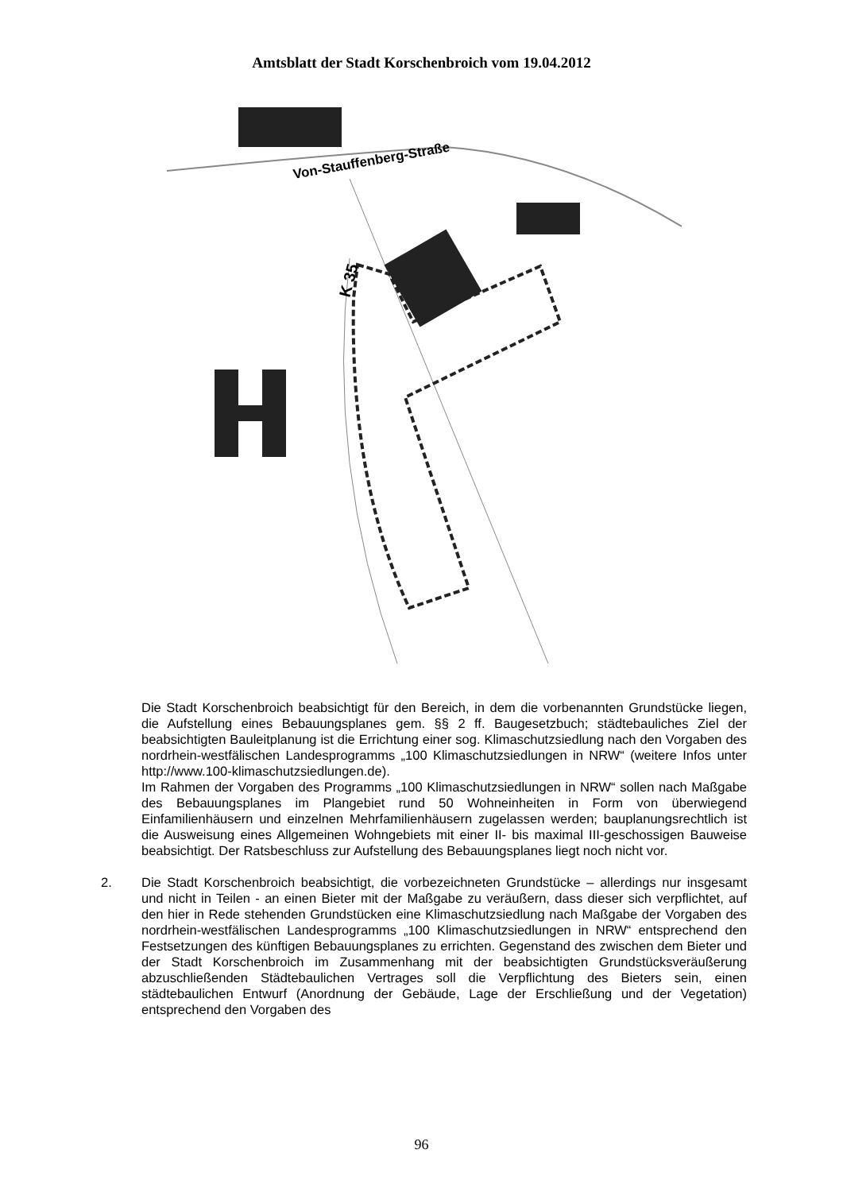Amtsblatt der Stadt Korschenbroich vom 19.04.2012
Von-Stauffenberg-Straße
K 35
Die Stadt Korschenbroich beabsichtigt für den Bereich, in dem die vorbenannten Grundstücke liegen, die Aufstellung eines Bebauungsplanes gem. §§ 2 ff. Baugesetzbuch; städtebauliches Ziel der beabsichtigten Bauleitplanung ist die Errichtung einer sog. Klimaschutzsiedlung nach den Vorgaben des nordrhein-westfälischen Landesprogramms „100 Klimaschutzsiedlungen in NRW“ (weitere Infos unter http://www.100-klimaschutzsiedlungen.de).
Im Rahmen der Vorgaben des Programms „100 Klimaschutzsiedlungen in NRW“ sollen nach Maßgabe des Bebauungsplanes im Plangebiet rund 50 Wohneinheiten in Form von überwiegend Einfamilienhäusern und einzelnen Mehrfamilienhäusern zugelassen werden; bauplanungsrechtlich ist die Ausweisung eines Allgemeinen Wohngebiets mit einer II- bis maximal III-geschossigen Bauweise beabsichtigt. Der Ratsbeschluss zur Aufstellung des Bebauungsplanes liegt noch nicht vor.
2. Die Stadt Korschenbroich beabsichtigt, die vorbezeichneten Grundstücke – allerdings nur insgesamt und nicht in Teilen - an einen Bieter mit der Maßgabe zu veräußern, dass dieser sich verpflichtet, auf den hier in Rede stehenden Grundstücken eine Klimaschutzsiedlung nach Maßgabe der Vorgaben des nordrhein-westfälischen Landesprogramms „100 Klimaschutzsiedlungen in NRW“ entsprechend den Festsetzungen des künftigen Bebauungsplanes zu errichten. Gegenstand des zwischen dem Bieter und der Stadt Korschenbroich im Zusammenhang mit der beabsichtigten Grundstücksveräußerung abzuschließenden Städtebaulichen Vertrages soll die Verpflichtung des Bieters sein, einen städtebaulichen Entwurf (Anordnung der Gebäude, Lage der Erschließung und der Vegetation) entsprechend den Vorgaben des
96